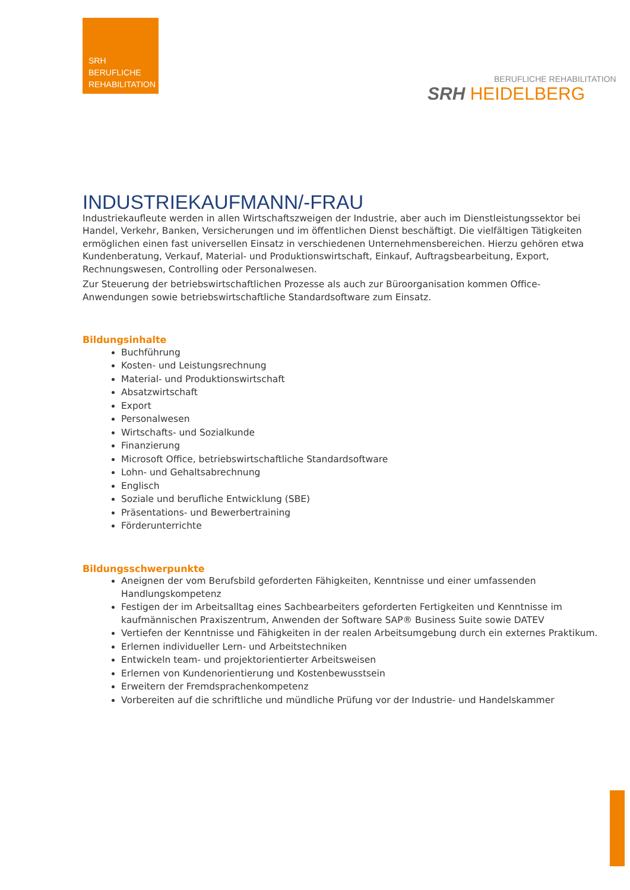SRH
BERUFLICHE
REHABILITATION
BERUFLICHE REHABILITATION
SRH HEIDELBERG
INDUSTRIEKAUFMANN/-FRAU
Industriekaufleute werden in allen Wirtschaftszweigen der Industrie, aber auch im Dienstleistungssektor bei Handel, Verkehr, Banken, Versicherungen und im öffentlichen Dienst beschäftigt. Die vielfältigen Tätigkeiten ermöglichen einen fast universellen Einsatz in verschiedenen Unternehmensbereichen. Hierzu gehören etwa Kundenberatung, Verkauf, Material- und Produktionswirtschaft, Einkauf, Auftragsbearbeitung, Export, Rechnungswesen, Controlling oder Personalwesen.
Zur Steuerung der betriebswirtschaftlichen Prozesse als auch zur Büroorganisation kommen Office-Anwendungen sowie betriebswirtschaftliche Standardsoftware zum Einsatz.
Bildungsinhalte
Buchführung
Kosten- und Leistungsrechnung
Material- und Produktionswirtschaft
Absatzwirtschaft
Export
Personalwesen
Wirtschafts- und Sozialkunde
Finanzierung
Microsoft Office, betriebswirtschaftliche Standardsoftware
Lohn- und Gehaltsabrechnung
Englisch
Soziale und berufliche Entwicklung (SBE)
Präsentations- und Bewerbertraining
Förderunterrichte
Bildungsschwerpunkte
Aneignen der vom Berufsbild geforderten Fähigkeiten, Kenntnisse und einer umfassenden Handlungskompetenz
Festigen der im Arbeitsalltag eines Sachbearbeiters geforderten Fertigkeiten und Kenntnisse im kaufmännischen Praxiszentrum, Anwenden der Software SAP® Business Suite sowie DATEV
Vertiefen der Kenntnisse und Fähigkeiten in der realen Arbeitsumgebung durch ein externes Praktikum.
Erlernen individueller Lern- und Arbeitstechniken
Entwickeln team- und projektorientierter Arbeitsweisen
Erlernen von Kundenorientierung und Kostenbewusstsein
Erweitern der Fremdsprachenkompetenz
Vorbereiten auf die schriftliche und mündliche Prüfung vor der Industrie- und Handelskammer